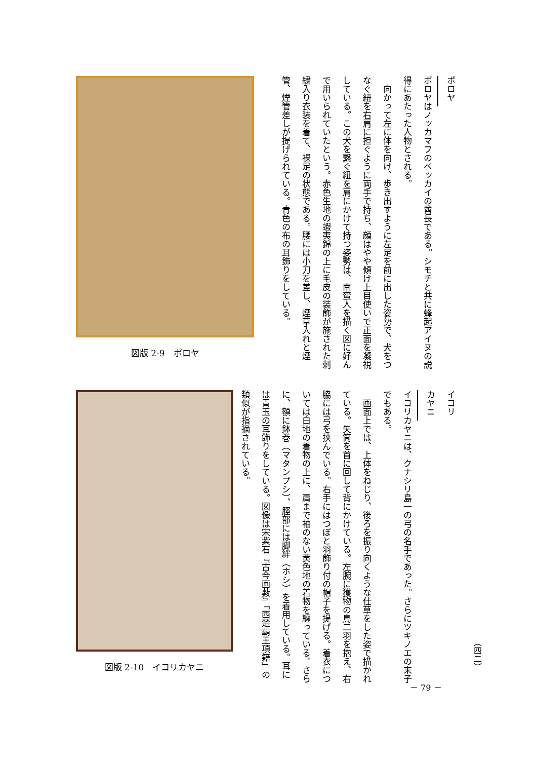ポロヤ
ポロヤはノッカマフのベッカイの酋長である。シモチと共に蜂起アイヌの説得にあたった人物とされる。
　向かって左に体を向け、歩き出すように左足を前に出した姿勢で、犬をつなぐ紐を右肩に担ぐように両手で持ち、顔はやや傾け上目使いで正面を凝視している。この犬を繋ぐ紐を肩にかけて持つ姿勢は、南蛮人を描く図に好んで用いられていたという。赤色生地の蝦夷錦の上に毛皮の装飾が施された刺繍入り衣装を着て、裸足の状態である。腰には小刀を差し、煙草入れと煙管、煙管差しが提げられている。青色の布の耳飾りをしている。
図版 2-9　ポロヤ
イコリカヤニ
イコリカヤニは、クナシリ島一の弓の名手であった。さらにツキノエの末子でもある。
　画面上では、上体をねじり、後ろを振り向くような仕草をした姿で描かれている。矢筒を首に回して背にかけている。左腕に獲物の鳥二羽を抱え、右脇には弓を挟んでいる。右手にはつぼと羽飾り付の帽子を提げる。着衣については白地の着物の上に、肩まで袖のない黄色地の着物を纏っている。さらに、額に鉢巻（マタンプシ）、脛部には脚絆（ホシ）を着用している。耳には青玉の耳飾りをしている。図像は宋紫石『古今画藪』「西楚覇王項籍」の類似が指摘されている。
図版 2-10　イコリカヤニ
（四二）
－ 79 －